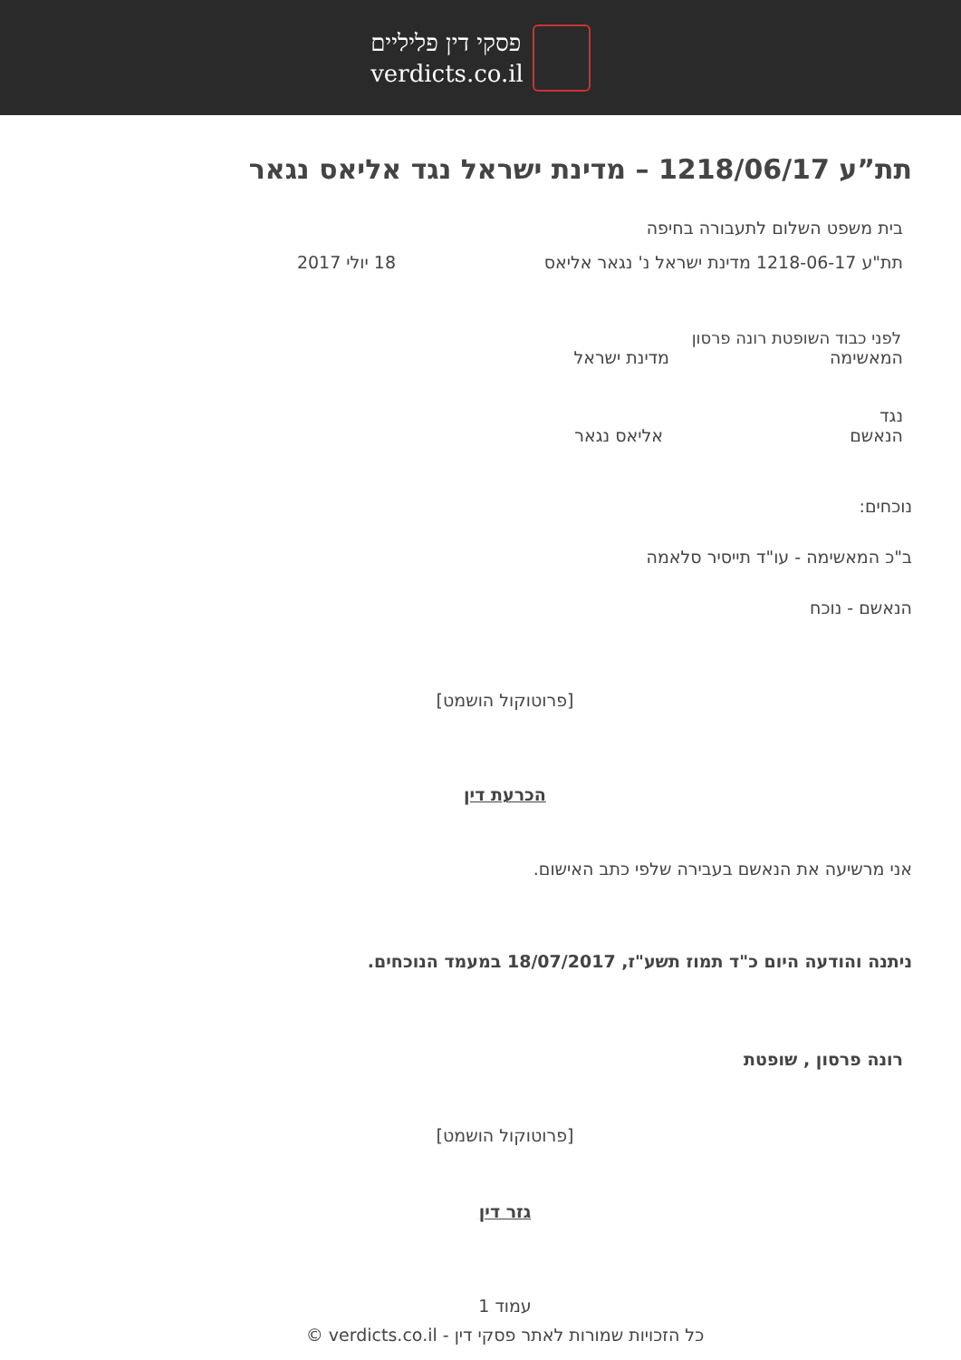פסקי דין פליליים
verdicts.co.il
תת”ע 1218/06/17 – מדינת ישראל נגד אליאס נגאר
בית משפט השלום לתעבורה בחיפה
תת"ע 1218-06-17 מדינת ישראל נ' נגאר אליאס 18 יולי 2017
לפני כבוד השופטת רונה פרסון
המאשימה מדינת ישראל
נגד
הנאשם אליאס נגאר
נוכחים:
ב"כ המאשימה - עו"ד תייסיר סלאמה
הנאשם - נוכח
[פרוטוקול הושמט]
הכרעת דין
אני מרשיעה את הנאשם בעבירה שלפי כתב האישום.
ניתנה והודעה היום כ"ד תמוז תשע"ז, 18/07/2017 במעמד הנוכחים.
רונה פרסון , שופטת
[פרוטוקול הושמט]
גזר דין
עמוד 1
כל הזכויות שמורות לאתר פסקי דין - verdicts.co.il ©